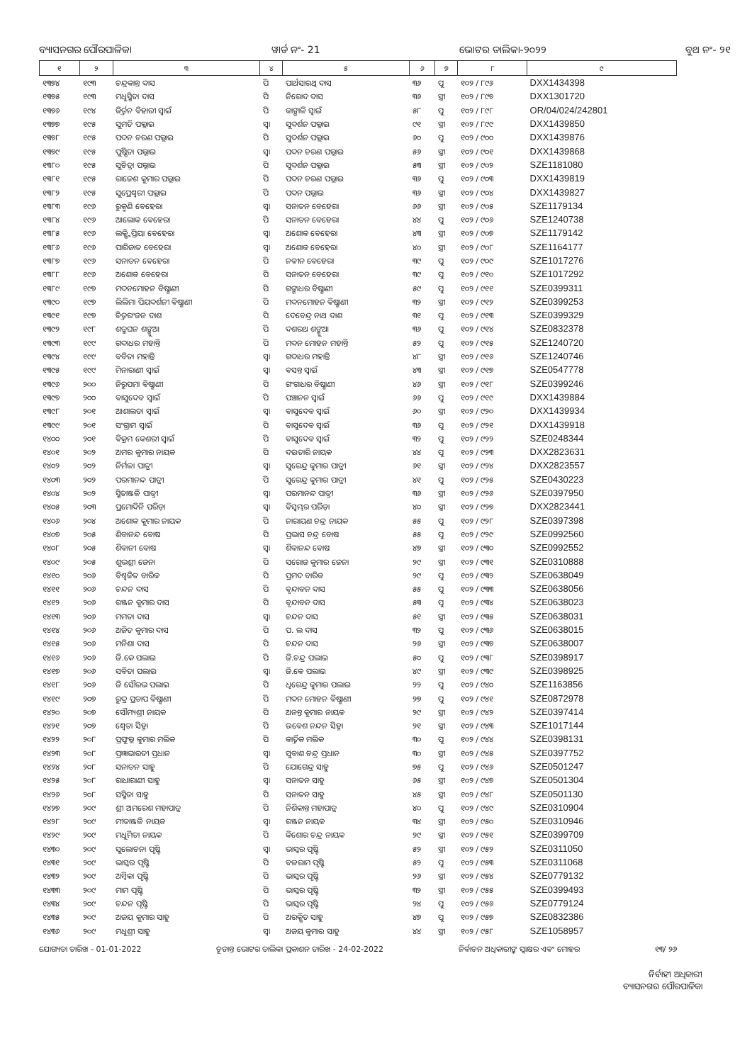ବ୍ୟାସନଗର ପୌରପାଳିକା ୱାର୍ଡ ନଂ- 21 ଭୋଟର ତାଲିକା-୨୦୨୨ ବୁଥ ନଂ- ୨୧
| ୧ | ୨ | ୩ | ୪ | ୫ | ୬ | ୭ | ୮ | ୯ |
| --- | --- | --- | --- | --- | --- | --- | --- | --- |
| ୧୩୭୪ | ୧୯୩ | ଚନ୍ଦ୍ରକାନ୍ତ ଦାସ | ପି | ପାର୍ଥସାରଥି ଦାସ | ୩୬ | ପୁ | ୧୦୨ / ୮୯୬ | DXX1434398 |
| ୧୩୭୫ | ୧୯୩ | ମଧୁସ୍ମିତା ଦାସ | ପି | ନିରୋଦ ଦାସ | ୩୬ | ସ୍ତ୍ରୀ | ୧୦୨ / ୮୯୭ | DXX1301720 |
| ୧୩୭୬ | ୧୯୪ | କିର୍ତ୍ତନ ବିହାରୀ ସ୍ୱାଇଁ | ପି | କାଙ୍ଗାଳି ସ୍ୱାଇଁ | ୫୮ | ପୁ | ୧୦୨ / ୮୯୮ | OR/04/024/242801 |
| ୧୩୭୭ | ୧୯୫ | ସୁମତି ପଲ୍ଲାଇ | ସ୍ୱା | ସୁଦର୍ଶନ ପଲ୍ଲାଇ | ୯୧ | ସ୍ତ୍ରୀ | ୧୦୨ / ୮୯୯ | DXX1439850 |
| ୧୩୭୮ | ୧୯୫ | ପଦନ ଚରଣ ପଲ୍ଲାଇ | ପି | ସୁଦର୍ଶନ ପଲ୍ଲାଇ | ୬୦ | ପୁ | ୧୦୨ / ୯୦୦ | DXX1439876 |
| ୧୩୭୯ | ୧୯୫ | ପୁଷ୍ପିତା ପଲ୍ଲାଇ | ସ୍ୱା | ପଦନ ଚରଣ ପଲ୍ଲାଇ | ୫୬ | ସ୍ତ୍ରୀ | ୧୦୨ / ୯୦୧ | DXX1439868 |
| ୧୩୮୦ | ୧୯୫ | ସୁଚିତ୍ରା ପଲ୍ଲାଇ | ପି | ସୁଦର୍ଶନ ପଲ୍ଲାଇ | ୫୩ | ସ୍ତ୍ରୀ | ୧୦୨ / ୯୦୨ | SZE1181080 |
| ୧୩୮୧ | ୧୯୫ | ରାଜେଶ କୁମାର ପଲ୍ଲାଇ | ପି | ପଦନ ଚରଣ ପଲ୍ଲାଇ | ୩୬ | ପୁ | ୧୦୨ / ୯୦୩ | DXX1439819 |
| ୧୩୮୨ | ୧୯୫ | ସୁପ୍ରେଶ୍ୱରୀ ପଲ୍ଲାଇ | ପି | ପଦନ ପଲ୍ଲାଇ | ୩୬ | ସ୍ତ୍ରୀ | ୧୦୨ / ୯୦୪ | DXX1439827 |
| ୧୩୮୩ | ୧୯୬ | ରୁକ୍ମଣି ବେହେରା | ସ୍ୱା | ସନାତନ ବେହେରା | ୬୬ | ସ୍ତ୍ରୀ | ୧୦୨ / ୯୦୫ | SZE1179134 |
| ୧୩୮୪ | ୧୯୬ | ଆଲୋକ ବେହେରା | ପି | ସନାତନ ବେହେରା | ୪୪ | ପୁ | ୧୦୨ / ୯୦୬ | SZE1240738 |
| ୧୩୮୫ | ୧୯୬ | ଲକ୍ଷ୍ମିପ୍ରିୟା ବେହେରା | ସ୍ୱା | ଅଶୋକ ବେହେରା | ୪୩ | ସ୍ତ୍ରୀ | ୧୦୨ / ୯୦୭ | SZE1179142 |
| ୧୩୮୬ | ୧୯୬ | ପାରିଜାତ ବେହେରା | ସ୍ୱା | ଅଶୋକ ବେହେରା | ୪୦ | ସ୍ତ୍ରୀ | ୧୦୨ / ୯୦୮ | SZE1164177 |
| ୧୩୮୭ | ୧୯୬ | ସନାତନ ବେହେରା | ପି | ନବୀନ ବେହେରା | ୩୯ | ପୁ | ୧୦୨ / ୯୦୯ | SZE1017276 |
| ୧୩୮୮ | ୧୯୬ | ଅଶୋକ ବେହେରା | ପି | ସନାତନ ବେହେରା | ୩୯ | ପୁ | ୧୦୨ / ୯୧୦ | SZE1017292 |
| ୧୩୮୯ | ୧୯୭ | ମଦନମୋହନ ବିଷ୍ଣାଣୀ | ପି | ଗଙ୍ଗାଧର ବିଷ୍ଣାଣୀ | ୫୯ | ପୁ | ୧୦୨ / ୯୧୧ | SZE0399311 |
| ୧୩୯୦ | ୧୯୭ | ଲିଲିମା ପିୟଦର୍ଶନୀ ବିଷ୍ଣାଣୀ | ପି | ମଦନମୋହନ ବିଷ୍ଣାଣୀ | ୩୨ | ସ୍ତ୍ରୀ | ୧୦୨ / ୯୧୨ | SZE0399253 |
| ୧୩୯୧ | ୧୯୭ | ଚିତ୍ତରଂଜନ ଦାଶ | ପି | ଦେବେନ୍ଦ୍ର ନାଥ ଦାଶ | ୩୧ | ପୁ | ୧୦୨ / ୯୧୩ | SZE0399329 |
| ୧୩୯୨ | ୧୯୮ | ଶତ୍ରୁଘନ ଶଙ୍ଖୁଆ | ପି | ଦଶରଥ ଶଙ୍ଖୁଆ | ୩୬ | ପୁ | ୧୦୨ / ୯୧୪ | SZE0832378 |
| ୧୩୯୩ | ୧୯୯ | ଗଦାଧର ମହାନ୍ତି | ପି | ମଦନ ମୋହନ ମହାନ୍ତି | ୫୨ | ପୁ | ୧୦୨ / ୯୧୫ | SZE1240720 |
| ୧୩୯୪ | ୧୯୯ | ବବିତା ମହାନ୍ତି | ସ୍ୱା | ଗଦାଧର ମହାନ୍ତି | ୪୮ | ସ୍ତ୍ରୀ | ୧୦୨ / ୯୧୬ | SZE1240746 |
| ୧୩୯୫ | ୧୯୯ | ମିନାରାଣୀ ସ୍ୱାଇଁ | ସ୍ୱା | ବସନ୍ତ ସ୍ୱାଇଁ | ୪୩ | ସ୍ତ୍ରୀ | ୧୦୨ / ୯୧୭ | SZE0547778 |
| ୧୩୯୬ | ୨୦୦ | ନିରୁପମା ବିଷ୍ଣାଣୀ | ପି | ଗଂଗାଧର ବିଷ୍ଣାଣୀ | ୪୬ | ସ୍ତ୍ରୀ | ୧୦୨ / ୯୧୮ | SZE0399246 |
| ୧୩୯୭ | ୨୦୦ | ବାସୁଦେବ ସ୍ୱାଇଁ | ପି | ପଞ୍ଚାନନ ସ୍ୱାଇଁ | ୬୬ | ପୁ | ୧୦୨ / ୯୧୯ | DXX1439884 |
| ୧୩୯୮ | ୨୦୧ | ଆଶାଲତା ସ୍ୱାଇଁ | ସ୍ୱା | ବାସୁଦେବ ସ୍ୱାଇଁ | ୬୦ | ସ୍ତ୍ରୀ | ୧୦୨ / ୯୨୦ | DXX1439934 |
| ୧୩୯୯ | ୨୦୧ | ସଂଗ୍ରାମ ସ୍ୱାଇଁ | ପି | ବାସୁଦେବ ସ୍ୱାଇଁ | ୩୬ | ପୁ | ୧୦୨ / ୯୨୧ | DXX1439918 |
| ୧୪୦୦ | ୨୦୧ | ବିକ୍ରମ କେଶରୀ ସ୍ୱାଇଁ | ପି | ବାସୁଦେବ ସ୍ୱାଇଁ | ୩୨ | ପୁ | ୧୦୨ / ୯୨୨ | SZE0248344 |
| ୧୪୦୧ | ୨୦୨ | ଅମର କୁମାର ନାୟକ | ପି | ଦଇତାରି ନାୟକ | ୪୪ | ପୁ | ୧୦୨ / ୯୨୩ | DXX2823631 |
| ୧୪୦୨ | ୨୦୨ | ନିର୍ମଳା ପାତ୍ରୀ | ସ୍ୱା | ସୁରେନ୍ଦ୍ର କୁମାର ପାତ୍ରୀ | ୬୧ | ସ୍ତ୍ରୀ | ୧୦୨ / ୯୨୪ | DXX2823557 |
| ୧୪୦୩ | ୨୦୨ | ପରମାନନ୍ଦ ପାତ୍ରୀ | ପି | ସୁରେନ୍ଦ୍ର କୁମାର ପାତ୍ରୀ | ୪୧ | ପୁ | ୧୦୨ / ୯୨୫ | SZE0430223 |
| ୧୪୦୪ | ୨୦୨ | ସ୍ମିତାଞ୍ଜଳି ପାତ୍ରୀ | ସ୍ୱା | ପରମାନନ୍ଦ ପାତ୍ରୀ | ୩୬ | ସ୍ତ୍ରୀ | ୧୦୨ / ୯୨୬ | SZE0397950 |
| ୧୪୦୫ | ୨୦୩ | ପ୍ରମୋଦିନି ପରିଡ଼ା | ସ୍ୱା | ବିସ୍ୱମ୍ଭର ପରିଡ଼ା | ୪୦ | ସ୍ତ୍ରୀ | ୧୦୨ / ୯୨୭ | DXX2823441 |
| ୧୪୦୬ | ୨୦୪ | ଅଶୋକ କୁମାର ନାୟକ | ପି | ନାରାୟଣ ଚନ୍ଦ୍ର ନାୟକ | ୫୫ | ପୁ | ୧୦୨ / ୯୨୮ | SZE0397398 |
| ୧୪୦୭ | ୨୦୫ | ଶିବାନନ୍ଦ ବୋଷ | ପି | ପ୍ରଭାସ ଚନ୍ଦ୍ର ବୋଷ | ୫୫ | ପୁ | ୧୦୨ / ୯୨୯ | SZE0992560 |
| ୧୪୦୮ | ୨୦୫ | ଶିବାନୀ ବୋଷ | ସ୍ୱା | ଶିବାନନ୍ଦ ବୋଷ | ୪୭ | ସ୍ତ୍ରୀ | ୧୦୨ / ୯୩୦ | SZE0992552 |
| ୧୪୦୯ | ୨୦୫ | ଶୁଭଶ୍ରୀ ଜେନା | ପି | ସରୋଜ କୁମାର ଜେନା | ୨୯ | ସ୍ତ୍ରୀ | ୧୦୨ / ୯୩୧ | SZE0310888 |
| ୧୪୧୦ | ୨୦୬ | ବିଶ୍ୱଜିତ ବାରିକ | ପି | ପ୍ରମଦ ବାରିକ | ୨୯ | ପୁ | ୧୦୨ / ୯୩୨ | SZE0638049 |
| ୧୪୧୧ | ୨୦୬ | ଚନ୍ଦନ ଦାସ | ପି | ବୃନ୍ଦାବନ ଦାସ | ୫୫ | ପୁ | ୧୦୨ / ୯୩୩ | SZE0638056 |
| ୧୪୧୨ | ୨୦୬ | ରଞ୍ଜନ କୁମାର ଦାସ | ପି | ବୃନ୍ଦାବନ ଦାସ | ୫୩ | ପୁ | ୧୦୨ / ୯୩୪ | SZE0638023 |
| ୧୪୧୩ | ୨୦୬ | ମମତା ଦାସ | ସ୍ୱା | ଚନ୍ଦନ ଦାସ | ୫୧ | ସ୍ତ୍ରୀ | ୧୦୨ / ୯୩୫ | SZE0638031 |
| ୧୪୧୪ | ୨୦୬ | ଅଜିତ କୁମାର ଦାସ | ପି | ପ. ଲ ଦାସ | ୩୨ | ପୁ | ୧୦୨ / ୯୩୬ | SZE0638015 |
| ୧୪୧୫ | ୨୦୬ | ମନିଶା ଦାସ | ପି | ଚନ୍ଦନ ଦାସ | ୨୬ | ସ୍ତ୍ରୀ | ୧୦୨ / ୯୩୭ | SZE0638007 |
| ୧୪୧୬ | ୨୦୬ | ଜି.କେ ପଲାଇ | ପି | ଜି.ଚନ୍ଦ୍ର ପଲାଇ | ୫୦ | ପୁ | ୧୦୨ / ୯୩୮ | SZE0398917 |
| ୧୪୧୭ | ୨୦୬ | ସବିତା ପଲାଇ | ସ୍ୱା | ଜି.କେ ପଲାଇ | ୪୯ | ସ୍ତ୍ରୀ | ୧୦୨ / ୯୩୯ | SZE0398925 |
| ୧୪୧୮ | ୨୦୬ | ଜି ସୌରଭ ପଲାଇ | ପି | ଧିରେନ୍ଦ୍ର କୁମାର ପଲାଇ | ୨୨ | ପୁ | ୧୦୨ / ୯୪୦ | SZE1163856 |
| ୧୪୧୯ | ୨୦୭ | ରୁଦ୍ର ପ୍ରତାପ ବିଷ୍ଣାଣୀ | ପି | ମଦନ ମୋହନ ବିଷ୍ଣାଣୀ | ୨୭ | ପୁ | ୧୦୨ / ୯୪୧ | SZE0872978 |
| ୧୪୨୦ | ୨୦୭ | ସୌମ୍ୟଶ୍ରୀ ନାୟକ | ପି | ଅନନ୍ତ କୁମାର ନାୟକ | ୨୯ | ସ୍ତ୍ରୀ | ୧୦୨ / ୯୪୨ | SZE0397414 |
| ୧୪୨୧ | ୨୦୭ | ଶ୍ୱେତା ସିହ୍ନା | ପି | ଉବେଶ ନନ୍ଦନ ସିହ୍ନା | ୨୧ | ସ୍ତ୍ରୀ | ୧୦୨ / ୯୪୩ | SZE1017144 |
| ୧୪୨୨ | ୨୦୮ | ପ୍ରଫୁଲ୍ଲ କୁମାର ମଲିକ | ପି | କାର୍ତ୍ତିକ ମଲିକ | ୩୦ | ପୁ | ୧୦୨ / ୯୪୪ | SZE0398131 |
| ୧୪୨୩ | ୨୦୮ | ପ୍ରଜ୍ଞାଭାରତୀ ପ୍ରଧାନ | ସ୍ୱା | ସୁବାଶ ଚନ୍ଦ୍ର ପ୍ରଧାନ | ୩୦ | ସ୍ତ୍ରୀ | ୧୦୨ / ୯୪୫ | SZE0397752 |
| ୧୪୨୪ | ୨୦୮ | ସନାତନ ସାହୁ | ପି | ଯୋଗେନ୍ଦ୍ର ସାହୁ | ୭୫ | ପୁ | ୧୦୨ / ୯୪୬ | SZE0501247 |
| ୧୪୨୫ | ୨୦୮ | ରାଧାରାଣୀ ସାହୁ | ସ୍ୱା | ସନାତନ ସାହୁ | ୬୫ | ସ୍ତ୍ରୀ | ୧୦୨ / ୯୪୭ | SZE0501304 |
| ୧୪୨୬ | ୨୦୮ | ସସ୍ମିତା ସାହୁ | ପି | ସନାତନ ସାହୁ | ୪୫ | ସ୍ତ୍ରୀ | ୧୦୨ / ୯୪୮ | SZE0501130 |
| ୧୪୨୭ | ୨୦୯ | ଶ୍ରୀ ଅମରେଶ ମହାପାତ୍ର | ପି | ନିଶିକାନ୍ତ ମହାପାତ୍ର | ୪୦ | ପୁ | ୧୦୨ / ୯୪୯ | SZE0310904 |
| ୧୪୨୮ | ୨୦୯ | ମୀତାଞ୍ଜଳି ନାୟକ | ସ୍ୱା | ରଞ୍ଜନ ନାୟକ | ୩୪ | ସ୍ତ୍ରୀ | ୧୦୨ / ୯୫୦ | SZE0310946 |
| ୧୪୨୯ | ୨୦୯ | ମଧୁମିତା ନାୟକ | ପି | କିଶୋର ଚନ୍ଦ୍ର ନାୟକ | ୨୯ | ସ୍ତ୍ରୀ | ୧୦୨ / ୯୫୧ | SZE0399709 |
| ୧୪୩୦ | ୨୦୯ | ସୁଲୋଚନା ପୃଷ୍ଟି | ସ୍ୱା | ଭାସ୍କର ପୃଷ୍ଟି | ୫୨ | ସ୍ତ୍ରୀ | ୧୦୨ / ୯୫୨ | SZE0311050 |
| ୧୪୩୧ | ୨୦୯ | ଭାସ୍କର ପୃଷ୍ଟି | ପି | ବଳରାମ ପୃଷ୍ଟି | ୫୨ | ପୁ | ୧୦୨ / ୯୫୩ | SZE0311068 |
| ୧୪୩୨ | ୨୦୯ | ଅମ୍ବିକା ପୃଷ୍ଟି | ପି | ଭାସ୍କର ପୃଷ୍ଟି | ୨୬ | ସ୍ତ୍ରୀ | ୧୦୨ / ୯୫୪ | SZE0779132 |
| ୧୪୩୩ | ୨୦୯ | ମାମ ପୃଷ୍ଟି | ପି | ଭାସ୍କର ପୃଷ୍ଟି | ୩୨ | ସ୍ତ୍ରୀ | ୧୦୨ / ୯୫୫ | SZE0399493 |
| ୧୪୩୪ | ୨୦୯ | ଚନ୍ଦନ ପୃଷ୍ଟି | ପି | ଭାସ୍କର ପୃଷ୍ଟି | ୨୪ | ପୁ | ୧୦୨ / ୯୫୬ | SZE0779124 |
| ୧୪୩୫ | ୨୦୯ | ଅଜୟ କୁମାର ସାହୁ | ପି | ଅରକ୍ଷିତ ସାହୁ | ୪୭ | ପୁ | ୧୦୨ / ୯୫୭ | SZE0832386 |
| ୧୪୩୬ | ୨୦୯ | ମଧୁଶ୍ରୀ ସାହୁ | ସ୍ୱା | ଅଜୟ କୁମାର ସାହୁ | ୪୪ | ସ୍ତ୍ରୀ | ୧୦୨ / ୯୫୮ | SZE1058957 |
ଯୋଗ୍ୟତା ତାରିଖ - 01-01-2022 ଚୂଡାନ୍ତ ଭୋଟର ତାଲିକା ପ୍ରକାଶନ ତାରିଖ - 24-02-2022 ନିର୍ବାଚନ ଅଧିକାରୀଙ୍କ ସ୍ୱାକ୍ଷର ଏବଂ ମୋହର ୧୩/ ୨୬
ନିର୍ବାହୀ ଅଧିକାରୀ
ବ୍ୟାସନଗର ପୌରପାଳିକା